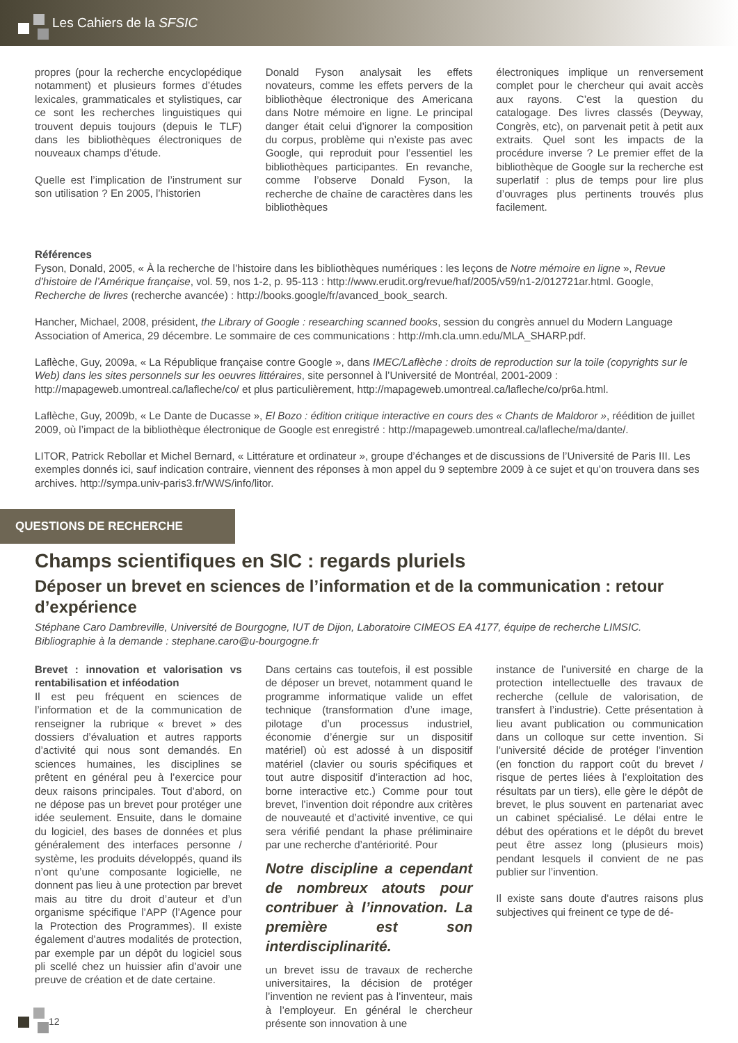Les Cahiers de la SFSIC
propres (pour la recherche encyclopédique notamment) et plusieurs formes d’études lexicales, grammaticales et stylistiques, car ce sont les recherches linguistiques qui trouvent depuis toujours (depuis le TLF) dans les bibliothèques électroniques de nouveaux champs d’étude.
Quelle est l’implication de l’instrument sur son utilisation ? En 2005, l’historien
Donald Fyson analysait les effets novateurs, comme les effets pervers de la bibliothèque électronique des Americana dans Notre mémoire en ligne. Le principal danger était celui d’ignorer la composition du corpus, problème qui n’existe pas avec Google, qui reproduit pour l’essentiel les bibliothèques participantes. En revanche, comme l’observe Donald Fyson, la recherche de chaîne de caractères dans les bibliothèques
électroniques implique un renversement complet pour le chercheur qui avait accès aux rayons. C’est la question du catalogage. Des livres classés (Deyway, Congrès, etc), on parvenait petit à petit aux extraits. Quel sont les impacts de la procédure inverse ? Le premier effet de la bibliothèque de Google sur la recherche est superlatif : plus de temps pour lire plus d’ouvrages plus pertinents trouvés plus facilement.
Références
Fyson, Donald, 2005, « À la recherche de l’histoire dans les bibliothèques numériques : les leçons de Notre mémoire en ligne », Revue d’histoire de l’Amérique française, vol. 59, nos 1-2, p. 95-113 : http://www.erudit.org/revue/haf/2005/v59/n1-2/012721ar.html. Google, Recherche de livres (recherche avancée) : http://books.google/fr/avanced_book_search.
Hancher, Michael, 2008, président, the Library of Google : researching scanned books, session du congrès annuel du Modern Language Association of America, 29 décembre. Le sommaire de ces communications : http://mh.cla.umn.edu/MLA_SHARP.pdf.
Laflèche, Guy, 2009a, « La République française contre Google », dans IMEC/Laflèche : droits de reproduction sur la toile (copyrights sur le Web) dans les sites personnels sur les oeuvres littéraires, site personnel à l’Université de Montréal, 2001-2009 : http://mapageweb.umontreal.ca/lafleche/co/ et plus particulièrement, http://mapageweb.umontreal.ca/lafleche/co/pr6a.html.
Laflèche, Guy, 2009b, « Le Dante de Ducasse », El Bozo : édition critique interactive en cours des « Chants de Maldoror », réédition de juillet 2009, où l’impact de la bibliothèque électronique de Google est enregistré : http://mapageweb.umontreal.ca/lafleche/ma/dante/.
LITOR, Patrick Rebollar et Michel Bernard, « Littérature et ordinateur », groupe d’échanges et de discussions de l’Université de Paris III. Les exemples donnés ici, sauf indication contraire, viennent des réponses à mon appel du 9 septembre 2009 à ce sujet et qu’on trouvera dans ses archives. http://sympa.univ-paris3.fr/WWS/info/litor.
QUESTIONS DE RECHERCHE
Champs scientifiques en SIC : regards pluriels
Déposer un brevet en sciences de l’information et de la communication : retour d’expérience
Stéphane Caro Dambreville, Université de Bourgogne, IUT de Dijon, Laboratoire CIMEOS EA 4177, équipe de recherche LIMSIC. Bibliographie à la demande : stephane.caro@u-bourgogne.fr
Brevet : innovation et valorisation vs rentabilisation et inféodation
Il est peu fréquent en sciences de l’information et de la communication de renseigner la rubrique « brevet » des dossiers d’évaluation et autres rapports d’activité qui nous sont demandés. En sciences humaines, les disciplines se prêtent en général peu à l’exercice pour deux raisons principales. Tout d’abord, on ne dépose pas un brevet pour protéger une idée seulement. Ensuite, dans le domaine du logiciel, des bases de données et plus généralement des interfaces personne / système, les produits développés, quand ils n’ont qu’une composante logicielle, ne donnent pas lieu à une protection par brevet mais au titre du droit d’auteur et d’un organisme spécifique l’APP (l’Agence pour la Protection des Programmes). Il existe également d’autres modalités de protection, par exemple par un dépôt du logiciel sous pli scellé chez un huissier afin d’avoir une preuve de création et de date certaine.
Dans certains cas toutefois, il est possible de déposer un brevet, notamment quand le programme informatique valide un effet technique (transformation d’une image, pilotage d’un processus industriel, économie d’énergie sur un dispositif matériel) où est adossé à un dispositif matériel (clavier ou souris spécifiques et tout autre dispositif d’interaction ad hoc, borne interactive etc.) Comme pour tout brevet, l’invention doit répondre aux critères de nouveauté et d’activité inventive, ce qui sera vérifié pendant la phase préliminaire par une recherche d’antériorité. Pour
Notre discipline a cependant de nombreux atouts pour contribuer à l’innovation. La première est son interdisciplinarité.
un brevet issu de travaux de recherche universitaires, la décision de protéger l’invention ne revient pas à l’inventeur, mais à l’employeur. En général le chercheur présente son innovation à une
instance de l’université en charge de la protection intellectuelle des travaux de recherche (cellule de valorisation, de transfert à l’industrie). Cette présentation à lieu avant publication ou communication dans un colloque sur cette invention. Si l’université décide de protéger l’invention (en fonction du rapport coût du brevet / risque de pertes liées à l’exploitation des résultats par un tiers), elle gère le dépôt de brevet, le plus souvent en partenariat avec un cabinet spécialisé. Le délai entre le début des opérations et le dépôt du brevet peut être assez long (plusieurs mois) pendant lesquels il convient de ne pas publier sur l’invention.
Il existe sans doute d’autres raisons plus subjectives qui freinent ce type de dé-
12